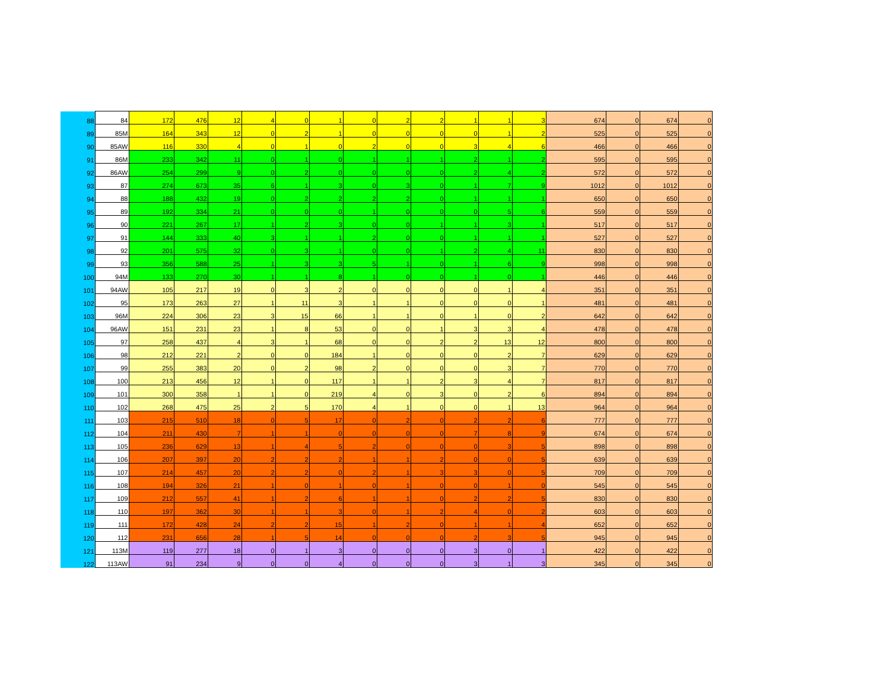| 88 | 84 | 172 | 476 | 12 | 4 | 0 | 1 | 0 | 2 | 2 | 1 | 1 | 3 | 674 | 0 | 674 | 0 |
| 89 | 85M | 164 | 343 | 12 | 0 | 2 | 1 | 0 | 0 | 0 | 0 | 1 | 2 | 525 | 0 | 525 | 0 |
| 90 | 85AW | 116 | 330 | 4 | 0 | 1 | 0 | 2 | 0 | 0 | 3 | 4 | 6 | 466 | 0 | 466 | 0 |
| 91 | 86M | 233 | 342 | 11 | 0 | 1 | 0 | 1 | 1 | 1 | 2 | 1 | 2 | 595 | 0 | 595 | 0 |
| 92 | 86AW | 254 | 299 | 9 | 0 | 2 | 0 | 0 | 0 | 0 | 2 | 4 | 2 | 572 | 0 | 572 | 0 |
| 93 | 87 | 274 | 673 | 35 | 6 | 1 | 3 | 0 | 3 | 0 | 1 | 7 | 9 | 1012 | 0 | 1012 | 0 |
| 94 | 88 | 188 | 432 | 19 | 0 | 2 | 2 | 2 | 2 | 0 | 1 | 1 | 1 | 650 | 0 | 650 | 0 |
| 95 | 89 | 192 | 334 | 21 | 0 | 0 | 0 | 1 | 0 | 0 | 0 | 5 | 6 | 559 | 0 | 559 | 0 |
| 96 | 90 | 221 | 267 | 17 | 1 | 2 | 3 | 0 | 0 | 1 | 1 | 3 | 1 | 517 | 0 | 517 | 0 |
| 97 | 91 | 144 | 333 | 40 | 3 | 1 | 1 | 2 | 0 | 0 | 1 | 1 | 1 | 527 | 0 | 527 | 0 |
| 98 | 92 | 201 | 575 | 32 | 0 | 3 | 1 | 0 | 0 | 1 | 2 | 4 | 11 | 830 | 0 | 830 | 0 |
| 99 | 93 | 356 | 588 | 25 | 1 | 3 | 3 | 5 | 1 | 0 | 1 | 6 | 9 | 998 | 0 | 998 | 0 |
| 100 | 94M | 133 | 270 | 30 | 1 | 1 | 8 | 1 | 0 | 0 | 1 | 0 | 1 | 446 | 0 | 446 | 0 |
| 101 | 94AW | 105 | 217 | 19 | 0 | 3 | 2 | 0 | 0 | 0 | 0 | 1 | 4 | 351 | 0 | 351 | 0 |
| 102 | 95 | 173 | 263 | 27 | 1 | 11 | 3 | 1 | 1 | 0 | 0 | 0 | 1 | 481 | 0 | 481 | 0 |
| 103 | 96M | 224 | 306 | 23 | 3 | 15 | 66 | 1 | 1 | 0 | 1 | 0 | 2 | 642 | 0 | 642 | 0 |
| 104 | 96AW | 151 | 231 | 23 | 1 | 8 | 53 | 0 | 0 | 1 | 3 | 3 | 4 | 478 | 0 | 478 | 0 |
| 105 | 97 | 258 | 437 | 4 | 3 | 1 | 68 | 0 | 0 | 2 | 2 | 13 | 12 | 800 | 0 | 800 | 0 |
| 106 | 98 | 212 | 221 | 2 | 0 | 0 | 184 | 1 | 0 | 0 | 0 | 2 | 7 | 629 | 0 | 629 | 0 |
| 107 | 99 | 255 | 383 | 20 | 0 | 2 | 98 | 2 | 0 | 0 | 0 | 3 | 7 | 770 | 0 | 770 | 0 |
| 108 | 100 | 213 | 456 | 12 | 1 | 0 | 117 | 1 | 1 | 2 | 3 | 4 | 7 | 817 | 0 | 817 | 0 |
| 109 | 101 | 300 | 358 | 1 | 1 | 0 | 219 | 4 | 0 | 3 | 0 | 2 | 6 | 894 | 0 | 894 | 0 |
| 110 | 102 | 268 | 475 | 25 | 2 | 5 | 170 | 4 | 1 | 0 | 0 | 1 | 13 | 964 | 0 | 964 | 0 |
| 111 | 103 | 215 | 510 | 18 | 0 | 5 | 17 | 0 | 2 | 0 | 2 | 2 | 6 | 777 | 0 | 777 | 0 |
| 112 | 104 | 211 | 430 | 7 | 1 | 1 | 0 | 0 | 0 | 0 | 7 | 8 | 9 | 674 | 0 | 674 | 0 |
| 113 | 105 | 236 | 629 | 13 | 1 | 4 | 5 | 2 | 0 | 0 | 0 | 3 | 5 | 898 | 0 | 898 | 0 |
| 114 | 106 | 207 | 397 | 20 | 2 | 2 | 2 | 1 | 1 | 2 | 0 | 0 | 5 | 639 | 0 | 639 | 0 |
| 115 | 107 | 214 | 457 | 20 | 2 | 2 | 0 | 2 | 1 | 3 | 3 | 0 | 5 | 709 | 0 | 709 | 0 |
| 116 | 108 | 194 | 326 | 21 | 1 | 0 | 1 | 0 | 1 | 0 | 0 | 1 | 0 | 545 | 0 | 545 | 0 |
| 117 | 109 | 212 | 557 | 41 | 1 | 2 | 6 | 1 | 1 | 0 | 2 | 2 | 5 | 830 | 0 | 830 | 0 |
| 118 | 110 | 197 | 362 | 30 | 1 | 1 | 3 | 0 | 1 | 2 | 4 | 0 | 2 | 603 | 0 | 603 | 0 |
| 119 | 111 | 172 | 428 | 24 | 2 | 2 | 15 | 1 | 2 | 0 | 1 | 1 | 4 | 652 | 0 | 652 | 0 |
| 120 | 112 | 231 | 656 | 28 | 1 | 5 | 14 | 0 | 0 | 0 | 2 | 3 | 5 | 945 | 0 | 945 | 0 |
| 121 | 113M | 119 | 277 | 18 | 0 | 1 | 3 | 0 | 0 | 0 | 3 | 0 | 1 | 422 | 0 | 422 | 0 |
| 122 | 113AW | 91 | 234 | 9 | 0 | 0 | 4 | 0 | 0 | 0 | 3 | 1 | 3 | 345 | 0 | 345 | 0 |